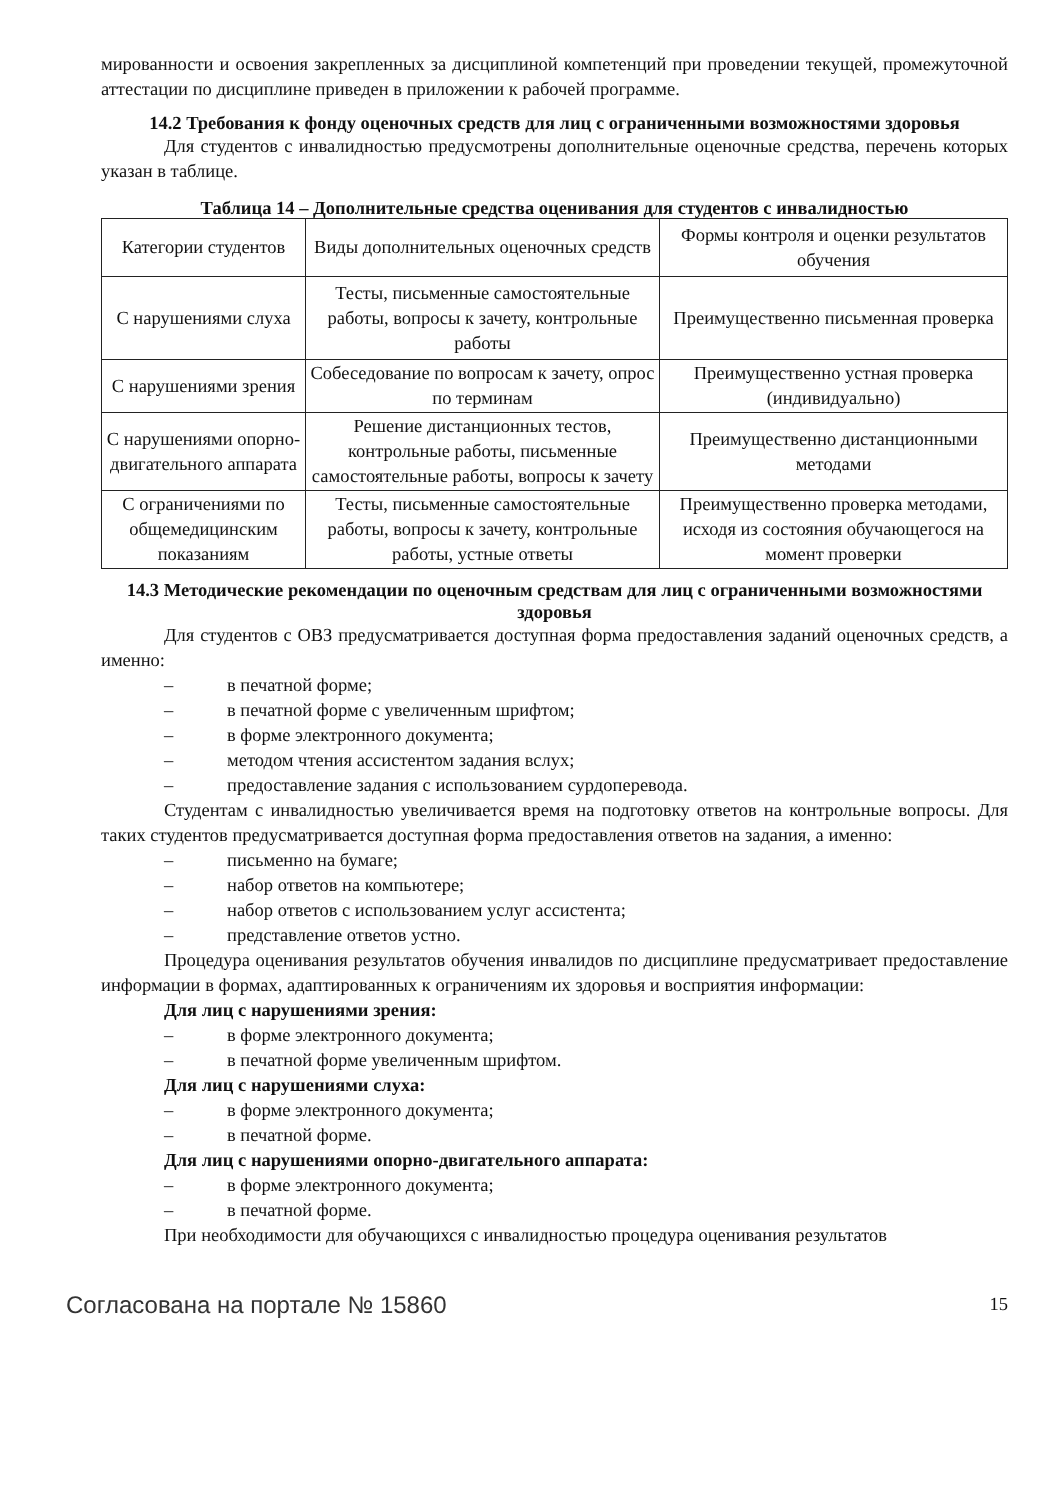мированности и освоения закрепленных за дисциплиной компетенций при проведении текущей, промежуточной аттестации по дисциплине приведен в приложении к рабочей программе.
14.2 Требования к фонду оценочных средств для лиц с ограниченными возможностями здоровья
Для студентов с инвалидностью предусмотрены дополнительные оценочные средства, перечень которых указан в таблице.
Таблица 14 – Дополнительные средства оценивания для студентов с инвалидностью
| Категории студентов | Виды дополнительных оценочных средств | Формы контроля и оценки результатов обучения |
| С нарушениями слуха | Тесты, письменные самостоятельные работы, вопросы к зачету, контрольные работы | Преимущественно письменная проверка |
| С нарушениями зрения | Собеседование по вопросам к зачету, опрос по терминам | Преимущественно устная проверка (индивидуально) |
| С нарушениями опорно-двигательного аппарата | Решение дистанционных тестов, контрольные работы, письменные самостоятельные работы, вопросы к зачету | Преимущественно дистанционными методами |
| С ограничениями по общемедицинским показаниям | Тесты, письменные самостоятельные работы, вопросы к зачету, контрольные работы, устные ответы | Преимущественно проверка методами, исходя из состояния обучающегося на момент проверки |
14.3 Методические рекомендации по оценочным средствам для лиц с ограниченными возможностями здоровья
Для студентов с ОВЗ предусматривается доступная форма предоставления заданий оценочных средств, а именно:
– в печатной форме;
– в печатной форме с увеличенным шрифтом;
– в форме электронного документа;
– методом чтения ассистентом задания вслух;
– предоставление задания с использованием сурдоперевода.
Студентам с инвалидностью увеличивается время на подготовку ответов на контрольные вопросы. Для таких студентов предусматривается доступная форма предоставления ответов на задания, а именно:
– письменно на бумаге;
– набор ответов на компьютере;
– набор ответов с использованием услуг ассистента;
– представление ответов устно.
Процедура оценивания результатов обучения инвалидов по дисциплине предусматривает предоставление информации в формах, адаптированных к ограничениям их здоровья и восприятия информации:
Для лиц с нарушениями зрения:
– в форме электронного документа;
– в печатной форме увеличенным шрифтом.
Для лиц с нарушениями слуха:
– в форме электронного документа;
– в печатной форме.
Для лиц с нарушениями опорно-двигательного аппарата:
– в форме электронного документа;
– в печатной форме.
При необходимости для обучающихся с инвалидностью процедура оценивания результатов
Согласована на портале № 15860 15